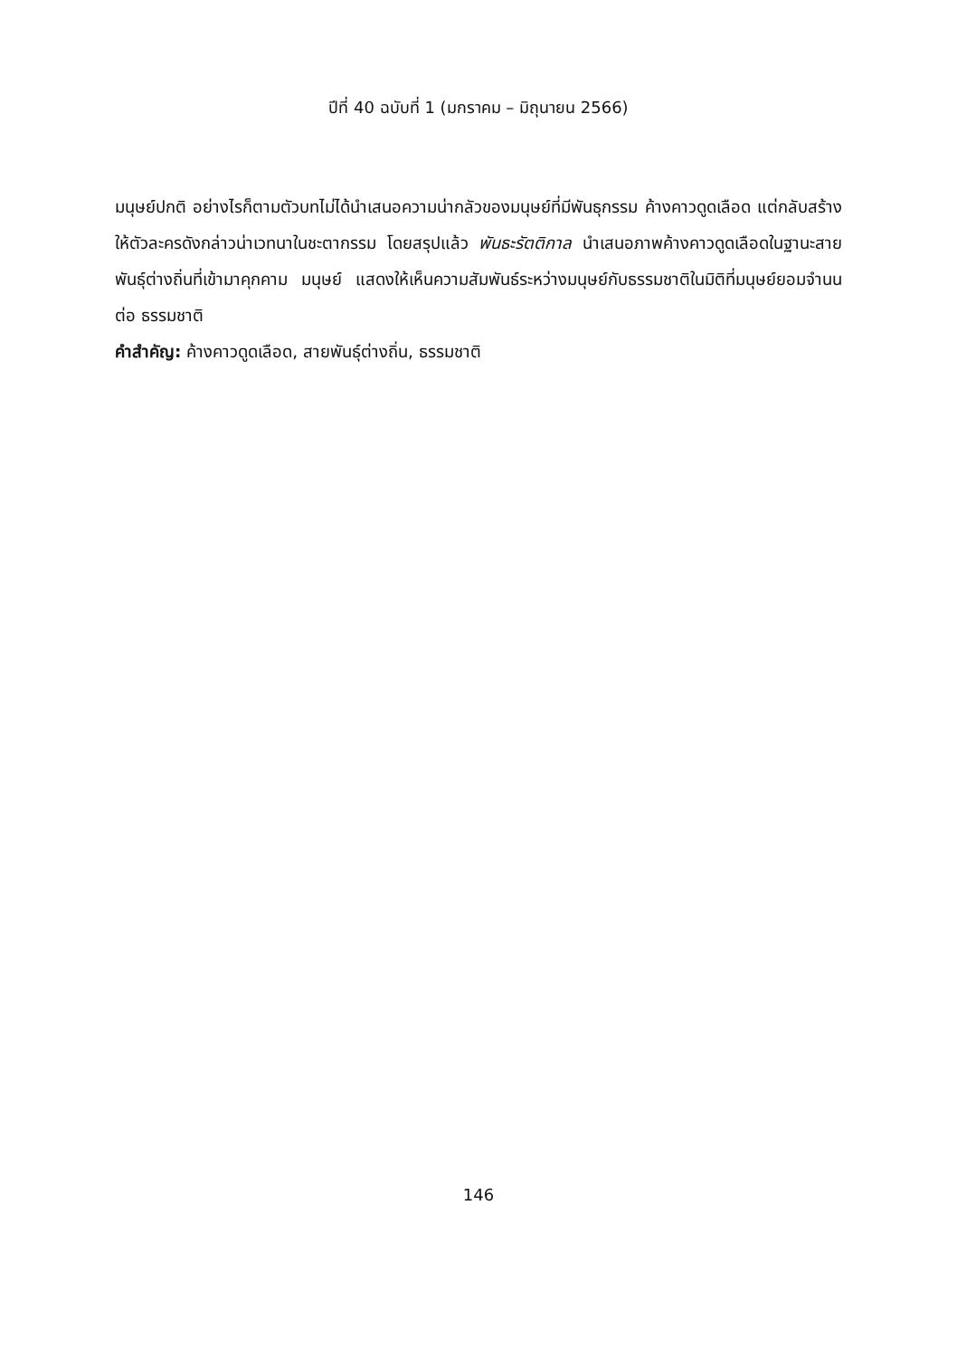ปีที่ 40 ฉบับที่ 1 (มกราคม – มิถุนายน 2566)
มนุษย์ปกติ อย่างไรก็ตามตัวบทไม่ได้นำเสนอความน่ากลัวของมนุษย์ที่มีพันธุกรรม ค้างคาวดูดเลือด แต่กลับสร้างให้ตัวละครดังกล่าวน่าเวทนาในชะตากรรม โดยสรุปแล้ว พันธะรัตติกาล นำเสนอภาพค้างคาวดูดเลือดในฐานะสายพันธุ์ต่างถิ่นที่เข้ามาคุกคาม มนุษย์ แสดงให้เห็นความสัมพันธ์ระหว่างมนุษย์กับธรรมชาติในมิติที่มนุษย์ยอมจำนนต่อ ธรรมชาติ
คำสำคัญ: ค้างคาวดูดเลือด, สายพันธุ์ต่างถิ่น, ธรรมชาติ
146